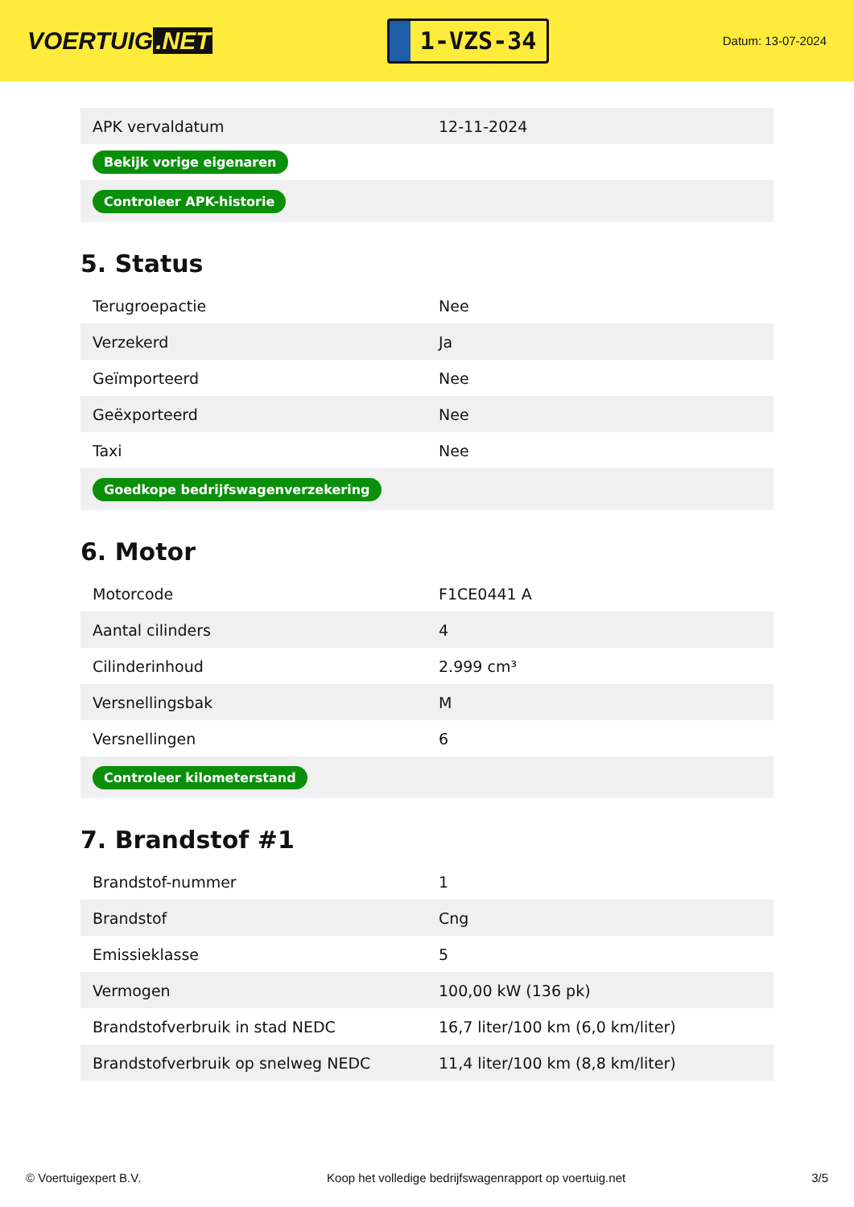VOERTUIG.NET
1-VZS-34
Datum: 13-07-2024
| APK vervaldatum | 12-11-2024 |
| Bekijk vorige eigenaren | |
| Controleer APK-historie | |
5. Status
| Terugroepactie | Nee |
| Verzekerd | Ja |
| Geïmporteerd | Nee |
| Geëxporteerd | Nee |
| Taxi | Nee |
| Goedkope bedrijfswagenverzekering | |
6. Motor
| Motorcode | F1CE0441 A |
| Aantal cilinders | 4 |
| Cilinderinhoud | 2.999 cm³ |
| Versnellingsbak | M |
| Versnellingen | 6 |
| Controleer kilometerstand | |
7. Brandstof #1
| Brandstof-nummer | 1 |
| Brandstof | Cng |
| Emissieklasse | 5 |
| Vermogen | 100,00 kW (136 pk) |
| Brandstofverbruik in stad NEDC | 16,7 liter/100 km (6,0 km/liter) |
| Brandstofverbruik op snelweg NEDC | 11,4 liter/100 km (8,8 km/liter) |
© Voertuigexpert B.V. Koop het volledige bedrijfswagenrapport op voertuig.net 3/5